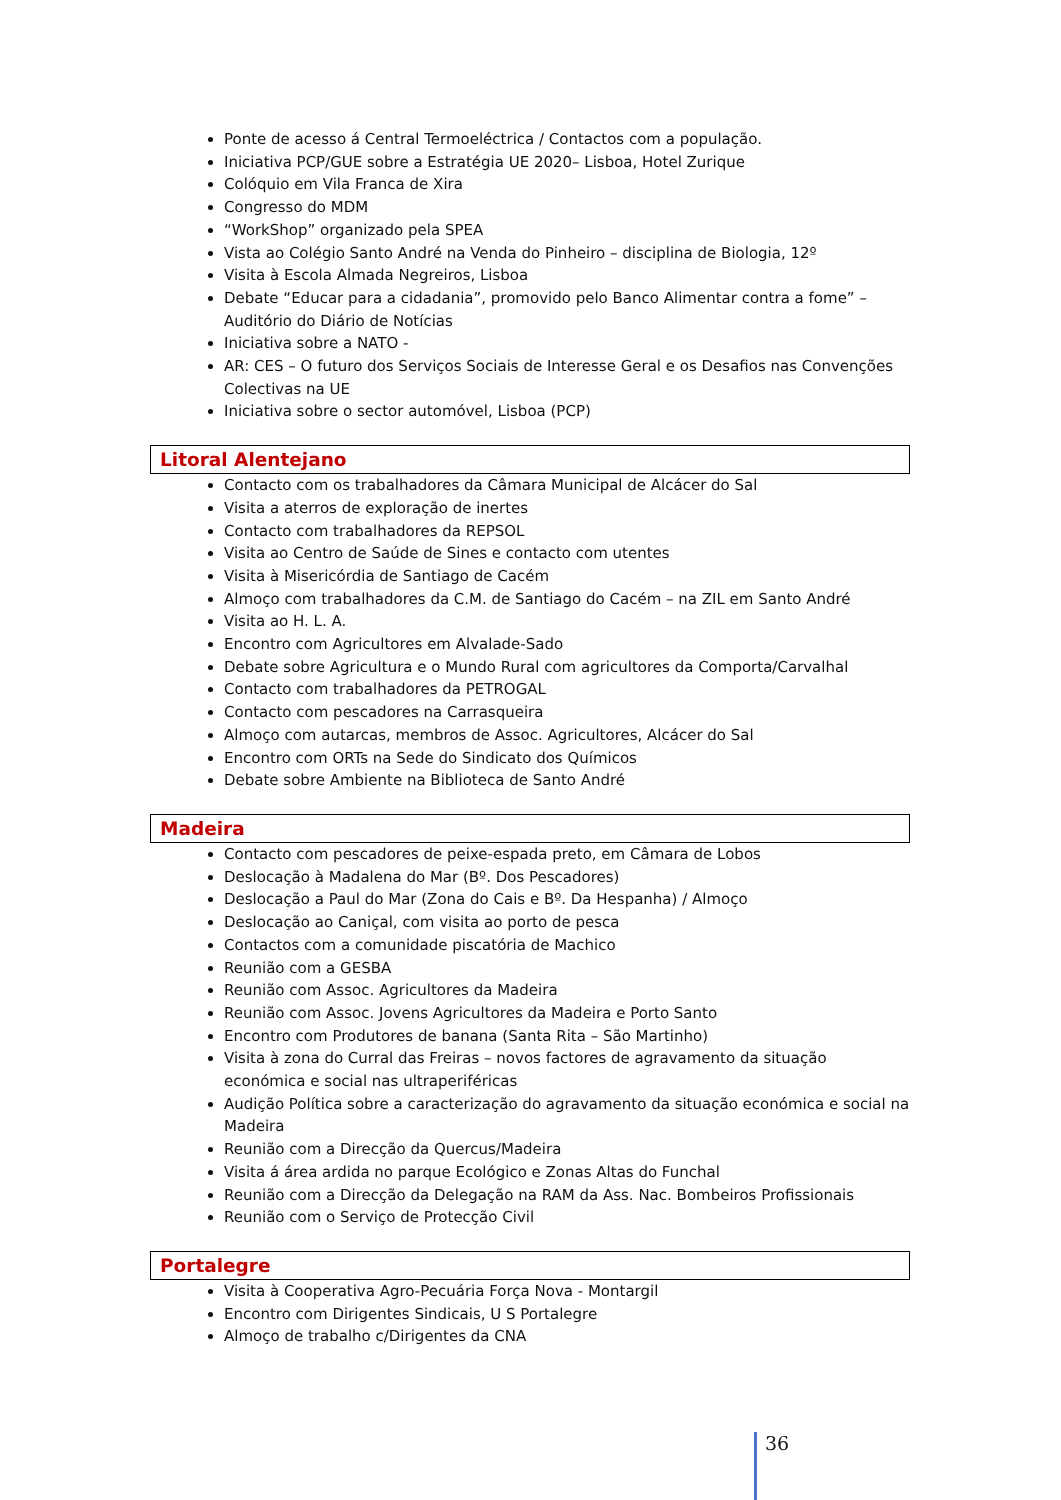Ponte de acesso á Central Termoeléctrica / Contactos com a população.
Iniciativa PCP/GUE sobre a Estratégia UE 2020– Lisboa, Hotel Zurique
Colóquio em Vila Franca de Xira
Congresso do MDM
“WorkShop” organizado pela SPEA
Vista ao Colégio Santo André na Venda do Pinheiro – disciplina de Biologia, 12º
Visita à Escola Almada Negreiros, Lisboa
Debate “Educar para a cidadania”, promovido pelo Banco Alimentar contra a fome” – Auditório do Diário de Notícias
Iniciativa sobre a NATO -
AR: CES – O futuro dos Serviços Sociais de Interesse Geral e os Desafios nas Convenções Colectivas na UE
Iniciativa sobre o sector automóvel, Lisboa (PCP)
Litoral Alentejano
Contacto com os trabalhadores da Câmara Municipal de Alcácer do Sal
Visita a aterros de exploração de inertes
Contacto com trabalhadores da REPSOL
Visita ao Centro de Saúde de Sines e contacto com utentes
Visita à Misericórdia de Santiago de Cacém
Almoço com trabalhadores da C.M. de Santiago do Cacém – na ZIL em Santo André
Visita ao H. L. A.
Encontro com Agricultores em Alvalade-Sado
Debate sobre Agricultura e o Mundo Rural com agricultores da Comporta/Carvalhal
Contacto com trabalhadores da PETROGAL
Contacto com pescadores na Carrasqueira
Almoço com autarcas, membros de Assoc. Agricultores, Alcácer do Sal
Encontro com ORTs na Sede do Sindicato dos Químicos
Debate sobre Ambiente na Biblioteca de Santo André
Madeira
Contacto com pescadores de peixe-espada preto, em Câmara de Lobos
Deslocação à Madalena do Mar (Bº. Dos Pescadores)
Deslocação a Paul do Mar (Zona do Cais e Bº. Da Hespanha) / Almoço
Deslocação ao Caniçal, com visita ao porto de pesca
Contactos com a comunidade piscatória de Machico
Reunião com a GESBA
Reunião com Assoc. Agricultores da Madeira
Reunião com Assoc. Jovens Agricultores da Madeira e Porto Santo
Encontro com Produtores de banana (Santa Rita – São Martinho)
Visita à zona do Curral das Freiras – novos factores de agravamento da situação económica e social nas ultraperiféricas
Audição Política sobre a caracterização do agravamento da situação económica e social na Madeira
Reunião com a Direcção da Quercus/Madeira
Visita á área ardida no parque Ecológico e Zonas Altas do Funchal
Reunião com a Direcção da Delegação na RAM da Ass. Nac. Bombeiros Profissionais
Reunião com o Serviço de Protecção Civil
Portalegre
Visita à Cooperativa Agro-Pecuária Força Nova - Montargil
Encontro com Dirigentes Sindicais, U S Portalegre
Almoço de trabalho c/Dirigentes da CNA
36